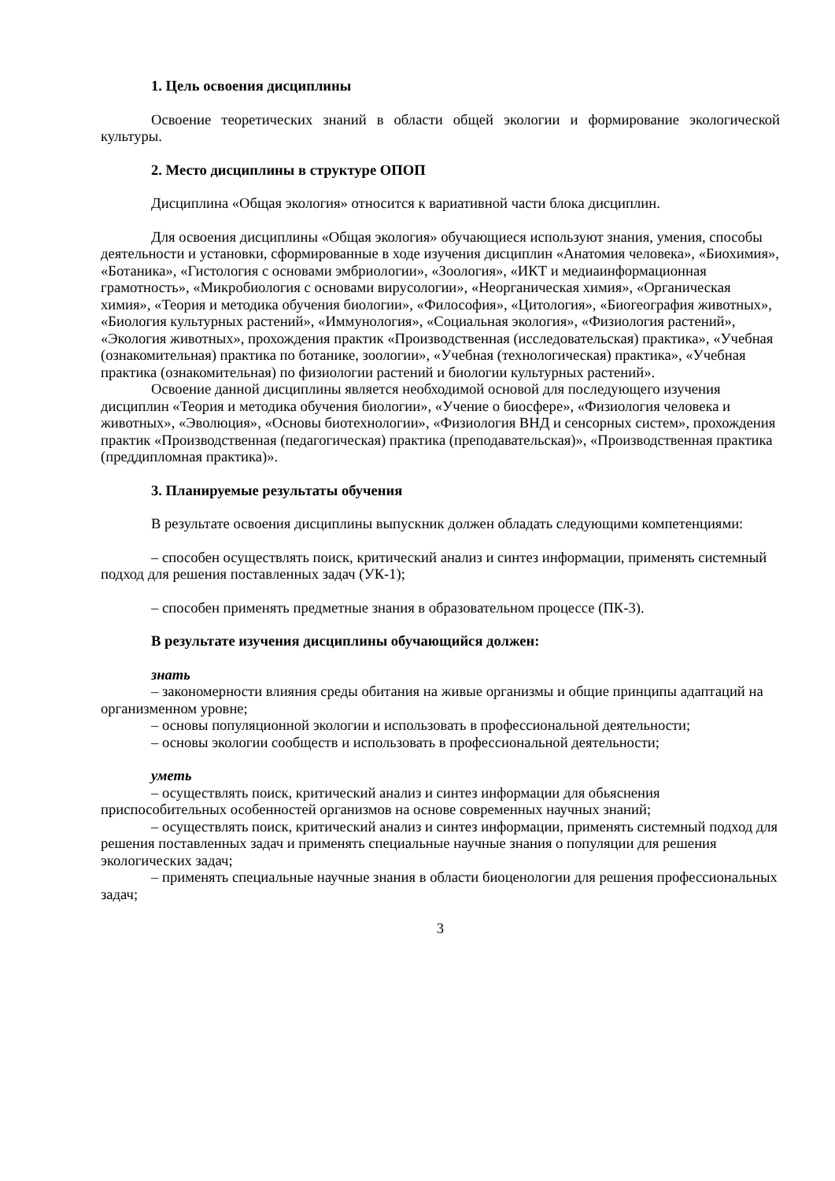1. Цель освоения дисциплины
Освоение теоретических знаний в области общей экологии и формирование экологической культуры.
2. Место дисциплины в структуре ОПОП
Дисциплина «Общая экология» относится к вариативной части блока дисциплин.
Для освоения дисциплины «Общая экология» обучающиеся используют знания, умения, способы деятельности и установки, сформированные в ходе изучения дисциплин «Анатомия человека», «Биохимия», «Ботаника», «Гистология с основами эмбриологии», «Зоология», «ИКТ и медиаинформационная грамотность», «Микробиология с основами вирусологии», «Неорганическая химия», «Органическая химия», «Теория и методика обучения биологии», «Философия», «Цитология», «Биогеография животных», «Биология культурных растений», «Иммунология», «Социальная экология», «Физиология растений», «Экология животных», прохождения практик «Производственная (исследовательская) практика», «Учебная (ознакомительная) практика по ботанике, зоологии», «Учебная (технологическая) практика», «Учебная практика (ознакомительная) по физиологии растений и биологии культурных растений».
Освоение данной дисциплины является необходимой основой для последующего изучения дисциплин «Теория и методика обучения биологии», «Учение о биосфере», «Физиология человека и животных», «Эволюция», «Основы биотехнологии», «Физиология ВНД и сенсорных систем», прохождения практик «Производственная (педагогическая) практика (преподавательская)», «Производственная практика (преддипломная практика)».
3. Планируемые результаты обучения
В результате освоения дисциплины выпускник должен обладать следующими компетенциями:
– способен осуществлять поиск, критический анализ и синтез информации, применять системный подход для решения поставленных задач (УК-1);
– способен применять предметные знания в образовательном процессе (ПК-3).
В результате изучения дисциплины обучающийся должен:
знать
– закономерности влияния среды обитания на живые организмы и общие принципы адаптаций на организменном уровне;
– основы популяционной экологии и использовать в профессиональной деятельности;
– основы экологии сообществ и использовать в профессиональной деятельности;
уметь
– осуществлять поиск, критический анализ и синтез информации для обьяснения приспособительных особенностей организмов на основе современных научных знаний;
– осуществлять поиск, критический анализ и синтез информации, применять системный подход для решения поставленных задач и применять специальные научные знания о популяции для решения экологических задач;
– применять специальные научные знания в области биоценологии для решения профессиональных задач;
3